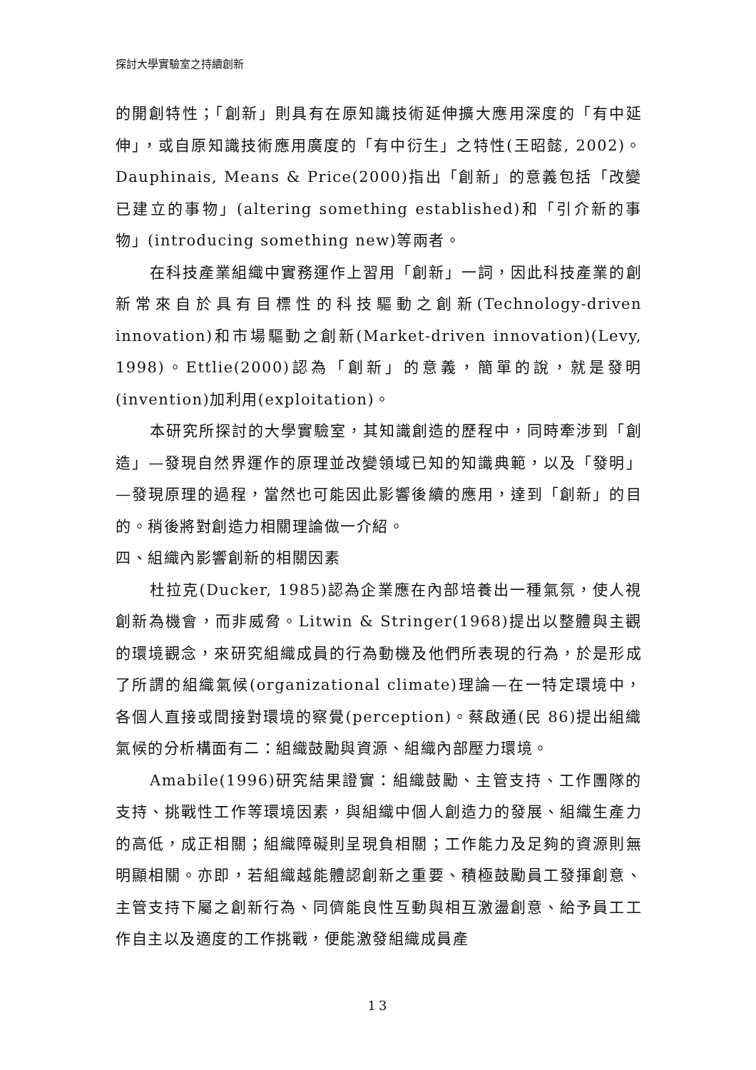探討大學實驗室之持續創新
的開創特性；「創新」則具有在原知識技術延伸擴大應用深度的「有中延伸」，或自原知識技術應用廣度的「有中衍生」之特性(王昭懿, 2002)。Dauphinais, Means & Price(2000)指出「創新」的意義包括「改變已建立的事物」(altering something established)和「引介新的事物」(introducing something new)等兩者。
在科技產業組織中實務運作上習用「創新」一詞，因此科技產業的創新常來自於具有目標性的科技驅動之創新(Technology-driven innovation)和市場驅動之創新(Market-driven innovation)(Levy, 1998)。Ettlie(2000)認為「創新」的意義，簡單的說，就是發明(invention)加利用(exploitation)。
本研究所探討的大學實驗室，其知識創造的歷程中，同時牽涉到「創造」—發現自然界運作的原理並改變領域已知的知識典範，以及「發明」—發現原理的過程，當然也可能因此影響後續的應用，達到「創新」的目的。稍後將對創造力相關理論做一介紹。
四、組織內影響創新的相關因素
杜拉克(Ducker, 1985)認為企業應在內部培養出一種氣氛，使人視創新為機會，而非威脅。Litwin & Stringer(1968)提出以整體與主觀的環境觀念，來研究組織成員的行為動機及他們所表現的行為，於是形成了所謂的組織氣候(organizational climate)理論—在一特定環境中，各個人直接或間接對環境的察覺(perception)。蔡啟通(民 86)提出組織氣候的分析構面有二：組織鼓勵與資源、組織內部壓力環境。
Amabile(1996)研究結果證實：組織鼓勵、主管支持、工作團隊的支持、挑戰性工作等環境因素，與組織中個人創造力的發展、組織生產力的高低，成正相關；組織障礙則呈現負相關；工作能力及足夠的資源則無明顯相關。亦即，若組織越能體認創新之重要、積極鼓勵員工發揮創意、主管支持下屬之創新行為、同儕能良性互動與相互激盪創意、給予員工工作自主以及適度的工作挑戰，便能激發組織成員產
13